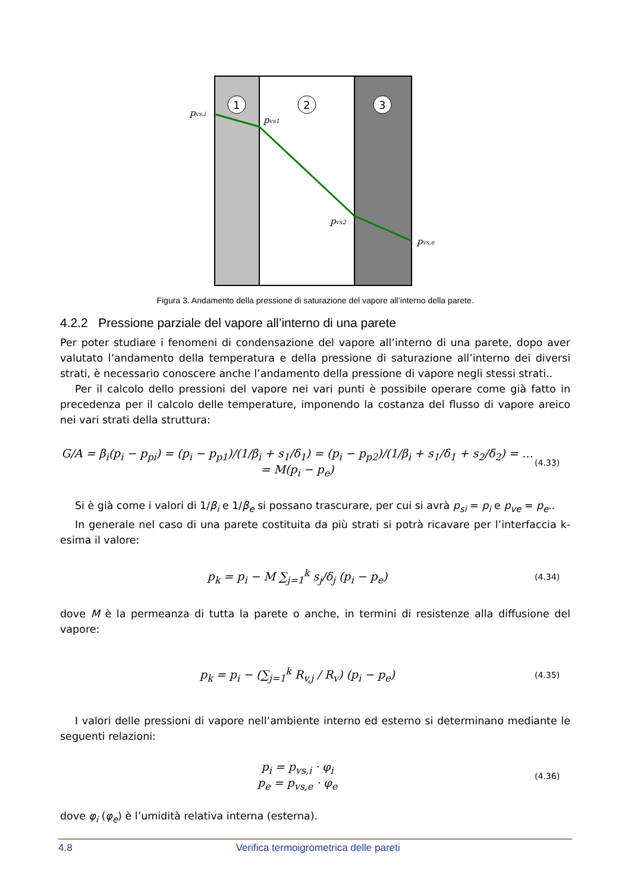1
2
3
pvs,i
pvs1
pvs2
pvs,e
Figura 3. Andamento della pressione di saturazione del vapore all’interno della parete.
4.2.2 Pressione parziale del vapore all’interno di una parete
Per poter studiare i fenomeni di condensazione del vapore all’interno di una parete, dopo aver valutato l’andamento della temperatura e della pressione di saturazione all’interno dei diversi strati, è necessario conoscere anche l’andamento della pressione di vapore negli stessi strati..
Per il calcolo dello pressioni del vapore nei vari punti è possibile operare come già fatto in precedenza per il calcolo delle temperature, imponendo la costanza del flusso di vapore areico nei vari strati della struttura:
G/A = β<sub>i</sub>(p<sub>i</sub> − p<sub>pi</sub>) = (p<sub>i</sub> − p<sub>p1</sub>)/(1/β<sub>i</sub> + s<sub>1</sub>/δ<sub>1</sub>) = (p<sub>i</sub> − p<sub>p2</sub>)/(1/β<sub>i</sub> + s<sub>1</sub>/δ<sub>1</sub> + s<sub>2</sub>/δ<sub>2</sub>) = … = M(p<sub>i</sub> − p<sub>e</sub>) (4.33)
Si è già come i valori di 1/β<sub>i</sub> e 1/β<sub>e</sub> si possano trascurare, per cui si avrà p<sub>si</sub> = p<sub>i</sub> e p<sub>ve</sub> = p<sub>e</sub>..
In generale nel caso di una parete costituita da più strati si potrà ricavare per l’interfaccia k-esima il valore:
p<sub>k</sub> = p<sub>i</sub> − M ∑<sub>j=1</sub><sup>k</sup> s<sub>j</sub>/δ<sub>j</sub> (p<sub>i</sub> − p<sub>e</sub>) (4.34)
dove M è la permeanza di tutta la parete o anche, in termini di resistenze alla diffusione del vapore:
p<sub>k</sub> = p<sub>i</sub> − (∑<sub>j=1</sub><sup>k</sup> R<sub>v,j</sub> / R<sub>v</sub>) (p<sub>i</sub> − p<sub>e</sub>) (4.35)
I valori delle pressioni di vapore nell’ambiente interno ed esterno si determinano mediante le seguenti relazioni:
p<sub>i</sub> = p<sub>vs,i</sub> · φ<sub>i</sub>
p<sub>e</sub> = p<sub>vs,e</sub> · φ<sub>e</sub> (4.36)
dove φ<sub>i</sub> (φ<sub>e</sub>) è l’umidità relativa interna (esterna).
4.8 Verifica termoigrometrica delle pareti